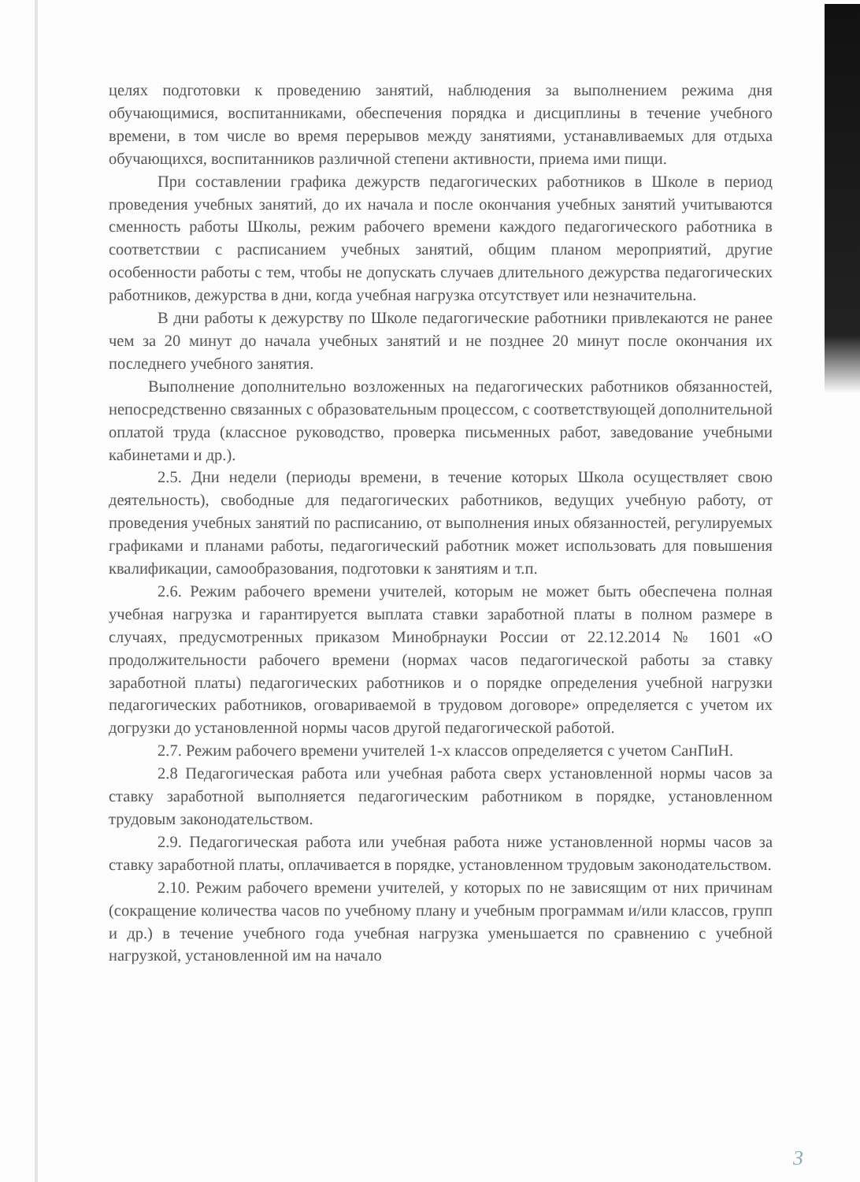целях подготовки к проведению занятий, наблюдения за выполнением режима дня обучающимися, воспитанниками, обеспечения порядка и дисциплины в течение учебного времени, в том числе во время перерывов между занятиями, устанавливаемых для отдыха обучающихся, воспитанников различной степени активности, приема ими пищи.
При составлении графика дежурств педагогических работников в Школе в период проведения учебных занятий, до их начала и после окончания учебных занятий учитываются сменность работы Школы, режим рабочего времени каждого педагогического работника в соответствии с расписанием учебных занятий, общим планом мероприятий, другие особенности работы с тем, чтобы не допускать случаев длительного дежурства педагогических работников, дежурства в дни, когда учебная нагрузка отсутствует или незначительна.
В дни работы к дежурству по Школе педагогические работники привлекаются не ранее чем за 20 минут до начала учебных занятий и не позднее 20 минут после окончания их последнего учебного занятия.
Выполнение дополнительно возложенных на педагогических работников обязанностей, непосредственно связанных с образовательным процессом, с соответствующей дополнительной оплатой труда (классное руководство, проверка письменных работ, заведование учебными кабинетами и др.).
2.5. Дни недели (периоды времени, в течение которых Школа осуществляет свою деятельность), свободные для педагогических работников, ведущих учебную работу, от проведения учебных занятий по расписанию, от выполнения иных обязанностей, регулируемых графиками и планами работы, педагогический работник может использовать для повышения квалификации, самообразования, подготовки к занятиям и т.п.
2.6. Режим рабочего времени учителей, которым не может быть обеспечена полная учебная нагрузка и гарантируется выплата ставки заработной платы в полном размере в случаях, предусмотренных приказом Минобрнауки России от 22.12.2014 № 1601 «О продолжительности рабочего времени (нормах часов педагогической работы за ставку заработной платы) педагогических работников и о порядке определения учебной нагрузки педагогических работников, оговариваемой в трудовом договоре» определяется с учетом их догрузки до установленной нормы часов другой педагогической работой.
2.7. Режим рабочего времени учителей 1-х классов определяется с учетом СанПиН.
2.8 Педагогическая работа или учебная работа сверх установленной нормы часов за ставку заработной выполняется педагогическим работником в порядке, установленном трудовым законодательством.
2.9. Педагогическая работа или учебная работа ниже установленной нормы часов за ставку заработной платы, оплачивается в порядке, установленном трудовым законодательством.
2.10. Режим рабочего времени учителей, у которых по не зависящим от них причинам (сокращение количества часов по учебному плану и учебным программам и/или классов, групп и др.) в течение учебного года учебная нагрузка уменьшается по сравнению с учебной нагрузкой, установленной им на начало
3